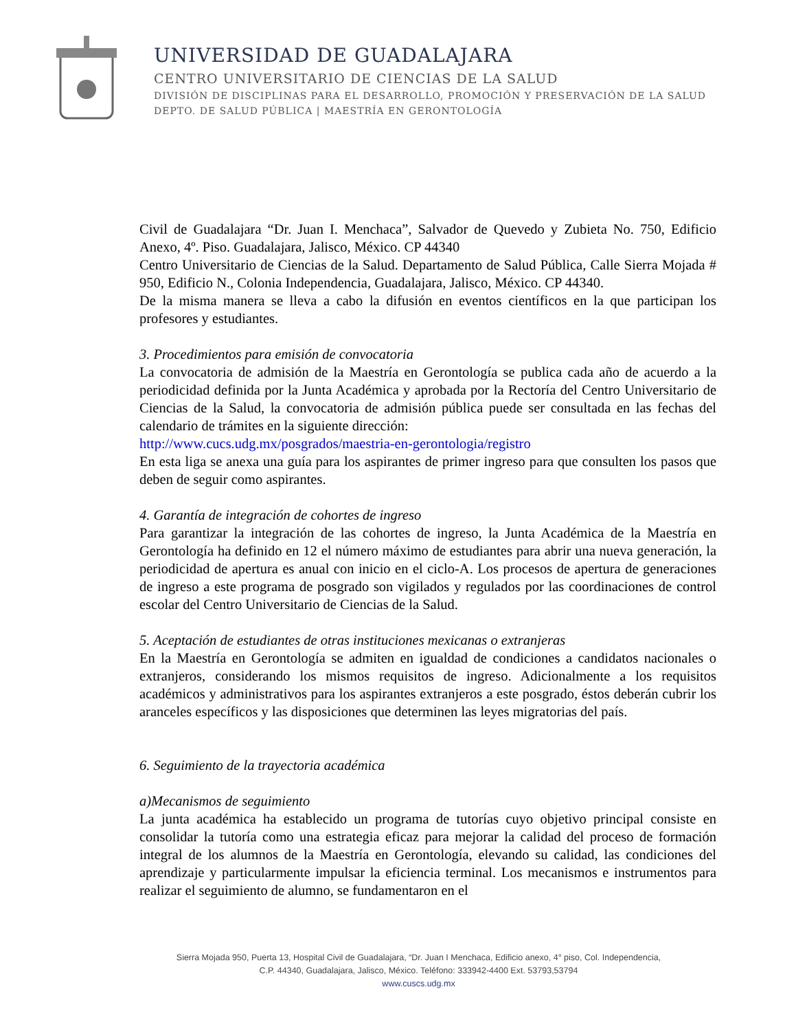UNIVERSIDAD DE GUADALAJARA
CENTRO UNIVERSITARIO DE CIENCIAS DE LA SALUD
DIVISIÓN DE DISCIPLINAS PARA EL DESARROLLO, PROMOCIÓN Y PRESERVACIÓN DE LA SALUD
DEPTO. DE SALUD PÚBLICA | MAESTRÍA EN GERONTOLOGÍA
Civil de Guadalajara “Dr. Juan I. Menchaca”, Salvador de Quevedo y Zubieta No. 750, Edificio Anexo, 4º. Piso. Guadalajara, Jalisco, México. CP 44340
Centro Universitario de Ciencias de la Salud. Departamento de Salud Pública, Calle Sierra Mojada # 950, Edificio N., Colonia Independencia, Guadalajara, Jalisco, México. CP 44340.
De la misma manera se lleva a cabo la difusión en eventos científicos en la que participan los profesores y estudiantes.
3. Procedimientos para emisión de convocatoria
La convocatoria de admisión de la Maestría en Gerontología se publica cada año de acuerdo a la periodicidad definida por la Junta Académica y aprobada por la Rectoría del Centro Universitario de Ciencias de la Salud, la convocatoria de admisión pública puede ser consultada en las fechas del calendario de trámites en la siguiente dirección:
http://www.cucs.udg.mx/posgrados/maestria-en-gerontologia/registro
En esta liga se anexa una guía para los aspirantes de primer ingreso para que consulten los pasos que deben de seguir como aspirantes.
4. Garantía de integración de cohortes de ingreso
Para garantizar la integración de las cohortes de ingreso, la Junta Académica de la Maestría en Gerontología ha definido en 12 el número máximo de estudiantes para abrir una nueva generación, la periodicidad de apertura es anual con inicio en el ciclo-A. Los procesos de apertura de generaciones de ingreso a este programa de posgrado son vigilados y regulados por las coordinaciones de control escolar del Centro Universitario de Ciencias de la Salud.
5. Aceptación de estudiantes de otras instituciones mexicanas o extranjeras
En la Maestría en Gerontología se admiten en igualdad de condiciones a candidatos nacionales o extranjeros, considerando los mismos requisitos de ingreso. Adicionalmente a los requisitos académicos y administrativos para los aspirantes extranjeros a este posgrado, éstos deberán cubrir los aranceles específicos y las disposiciones que determinen las leyes migratorias del país.
6. Seguimiento de la trayectoria académica
a)Mecanismos de seguimiento
La junta académica ha establecido un programa de tutorías cuyo objetivo principal consiste en consolidar la tutoría como una estrategia eficaz para mejorar la calidad del proceso de formación integral de los alumnos de la Maestría en Gerontología, elevando su calidad, las condiciones del aprendizaje y particularmente impulsar la eficiencia terminal. Los mecanismos e instrumentos para realizar el seguimiento de alumno, se fundamentaron en el
Sierra Mojada 950, Puerta 13, Hospital Civil de Guadalajara, “Dr. Juan I Menchaca, Edificio anexo, 4° piso, Col. Independencia,
C.P. 44340, Guadalajara, Jalisco, México. Teléfono: 333942-4400 Ext. 53793,53794
www.cuscs.udg.mx